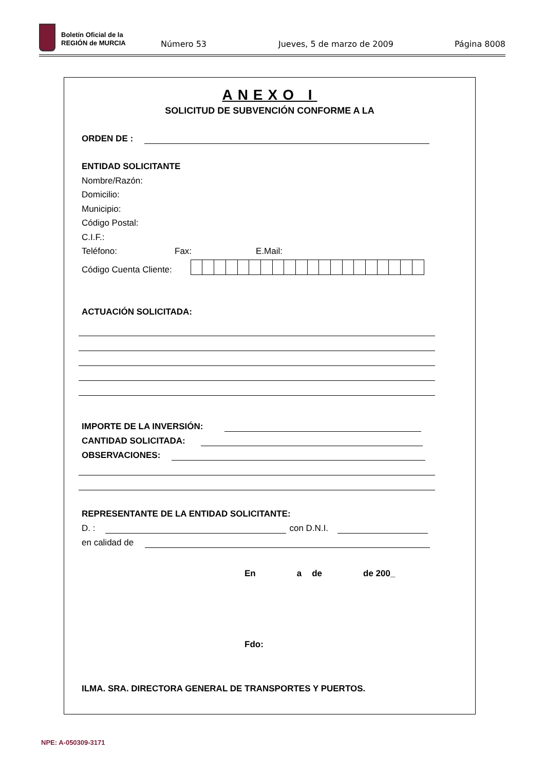Boletín Oficial de la
REGIÓN de MURCIA
Número 53 Jueves, 5 de marzo de 2009 Página 8008
ANEXO I
SOLICITUD DE SUBVENCIÓN CONFORME A LA
ORDEN DE :
ENTIDAD SOLICITANTE
Nombre/Razón:
Domicilio:
Municipio:
Código Postal:
C.I.F.:
Teléfono: Fax: E.Mail:
Código Cuenta Cliente:
ACTUACIÓN SOLICITADA:
IMPORTE DE LA INVERSIÓN:
CANTIDAD SOLICITADA:
OBSERVACIONES:
REPRESENTANTE DE LA ENTIDAD SOLICITANTE:
D. :
con D.N.I.
en calidad de
En a de de 200_
Fdo:
ILMA. SRA. DIRECTORA GENERAL DE TRANSPORTES Y PUERTOS.
NPE: A-050309-3171